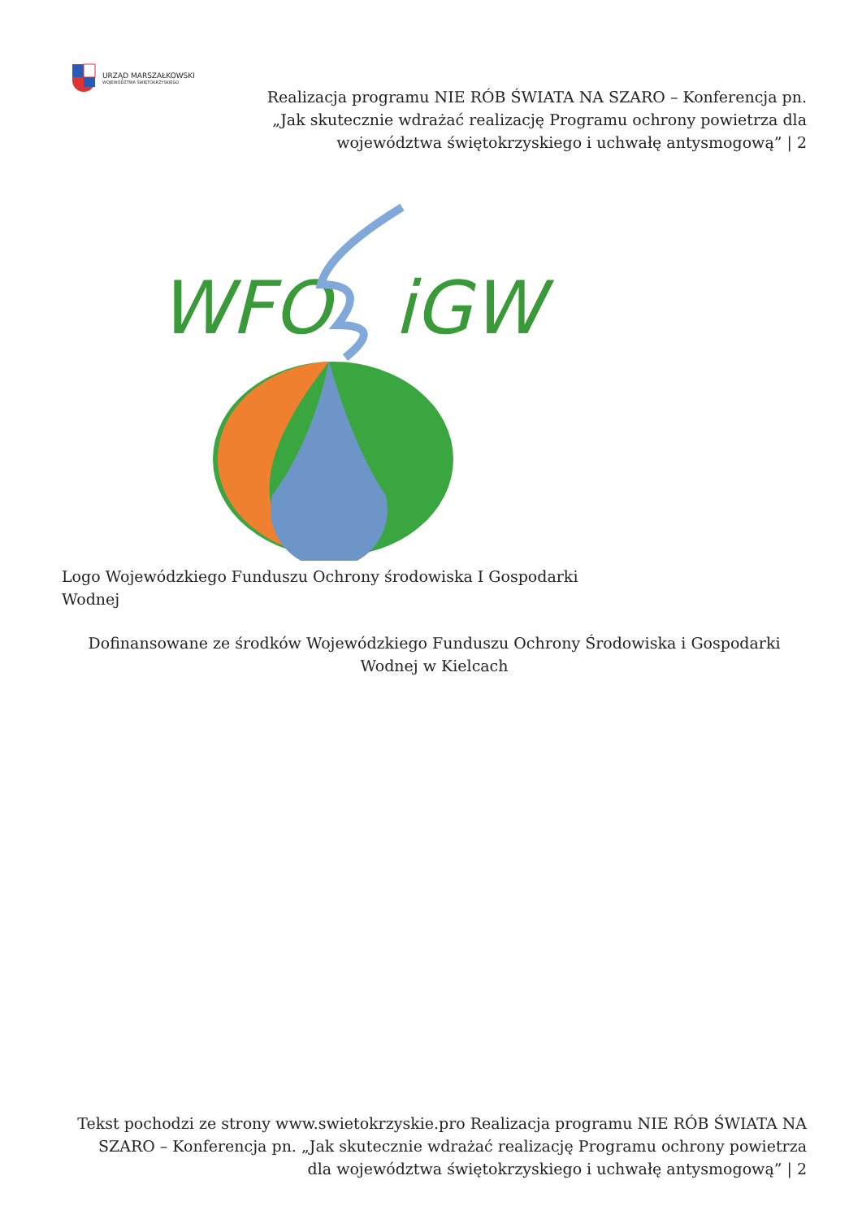URZĄD MARSZAŁKOWSKI
WOJEWÓDZTWA ŚWIĘTOKRZYSKIEGO
Realizacja programu NIE RÓB ŚWIATA NA SZARO – Konferencja pn. „Jak skutecznie wdrażać realizację Programu ochrony powietrza dla województwa świętokrzyskiego i uchwałę antysmogową” | 2
WFO
iGW
Logo Wojewódzkiego Funduszu Ochrony środowiska I Gospodarki Wodnej
Dofinansowane ze środków Wojewódzkiego Funduszu Ochrony Środowiska i Gospodarki Wodnej w Kielcach
Tekst pochodzi ze strony www.swietokrzyskie.pro Realizacja programu NIE RÓB ŚWIATA NA SZARO – Konferencja pn. „Jak skutecznie wdrażać realizację Programu ochrony powietrza dla województwa świętokrzyskiego i uchwałę antysmogową” | 2